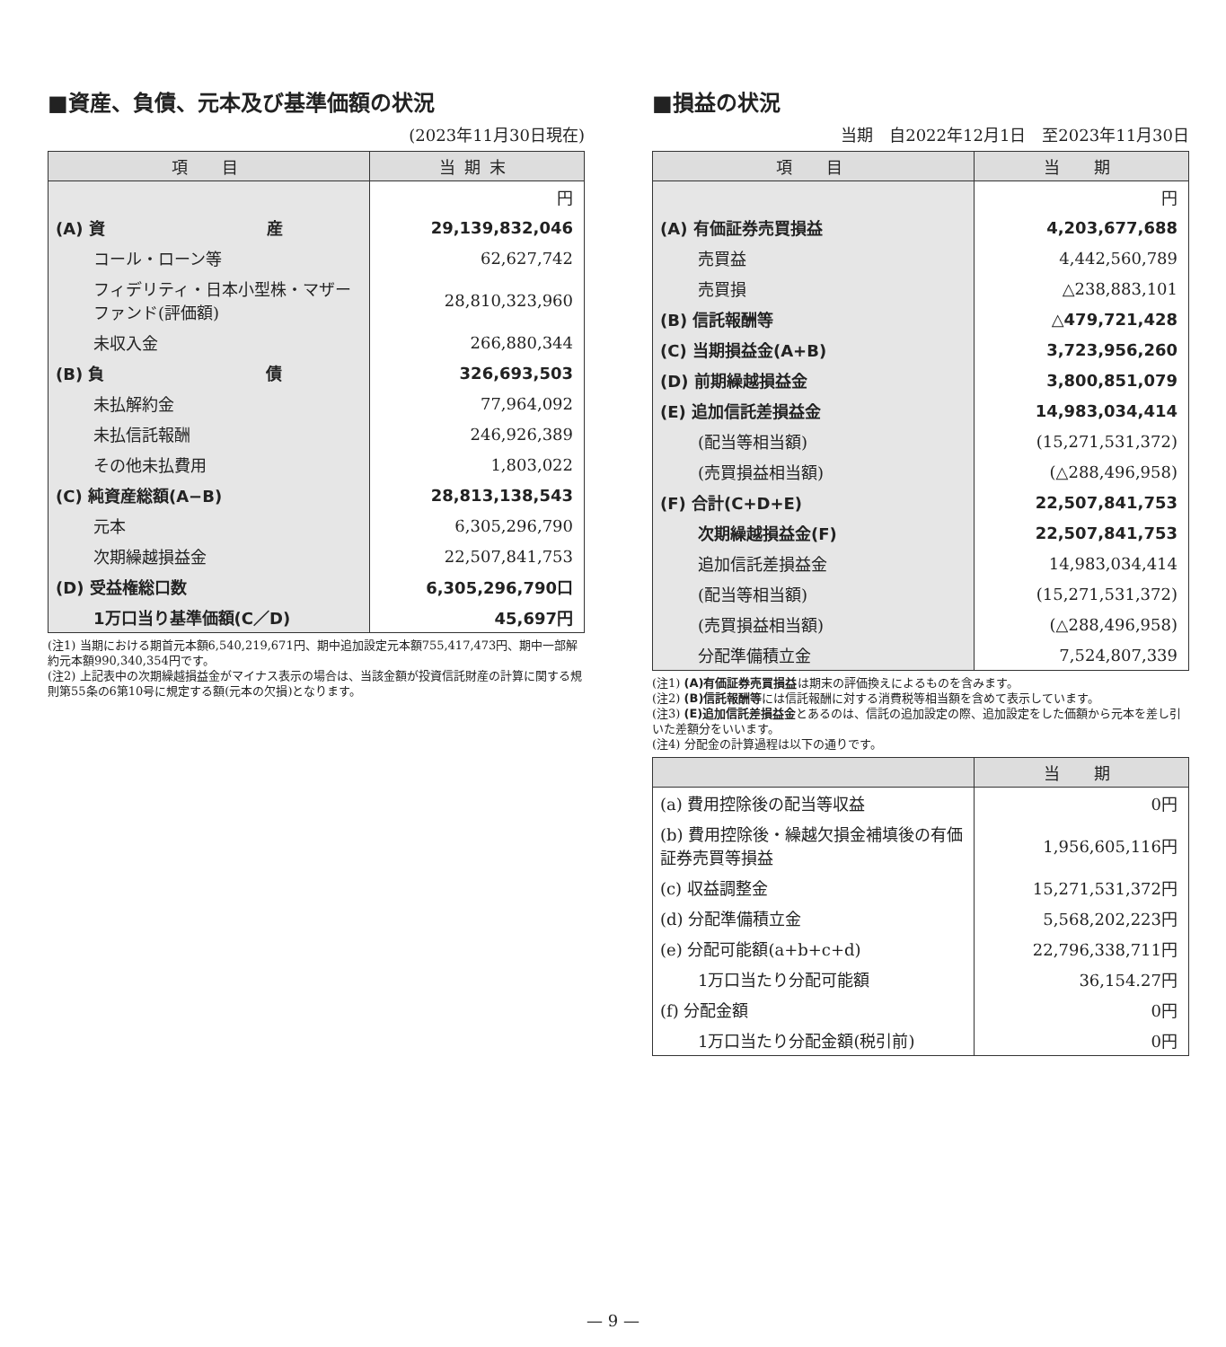■資産、負債、元本及び基準価額の状況
(2023年11月30日現在)
| 項 目 | 当期末 |
| --- | --- |
| | 円 |
| (A) 資 産 | 29,139,832,046 |
| コール・ローン等 | 62,627,742 |
| フィデリティ・日本小型株・マザーファンド(評価額) | 28,810,323,960 |
| 未収入金 | 266,880,344 |
| (B) 負 債 | 326,693,503 |
| 未払解約金 | 77,964,092 |
| 未払信託報酬 | 246,926,389 |
| その他未払費用 | 1,803,022 |
| (C) 純資産総額(A−B) | 28,813,138,543 |
| 元本 | 6,305,296,790 |
| 次期繰越損益金 | 22,507,841,753 |
| (D) 受益権総口数 | 6,305,296,790口 |
| 1万口当り基準価額(C／D) | 45,697円 |
(注1) 当期における期首元本額6,540,219,671円、期中追加設定元本額755,417,473円、期中一部解約元本額990,340,354円です。
(注2) 上記表中の次期繰越損益金がマイナス表示の場合は、当該金額が投資信託財産の計算に関する規則第55条の6第10号に規定する額(元本の欠損)となります。
■損益の状況
当期　自2022年12月1日　至2023年11月30日
| 項 目 | 当 期 |
| --- | --- |
| | 円 |
| (A) 有価証券売買損益 | 4,203,677,688 |
| 売買益 | 4,442,560,789 |
| 売買損 | △238,883,101 |
| (B) 信託報酬等 | △479,721,428 |
| (C) 当期損益金(A+B) | 3,723,956,260 |
| (D) 前期繰越損益金 | 3,800,851,079 |
| (E) 追加信託差損益金 | 14,983,034,414 |
| (配当等相当額) | (15,271,531,372) |
| (売買損益相当額) | (△288,496,958) |
| (F) 合計(C+D+E) | 22,507,841,753 |
| 次期繰越損益金(F) | 22,507,841,753 |
| 追加信託差損益金 | 14,983,034,414 |
| (配当等相当額) | (15,271,531,372) |
| (売買損益相当額) | (△288,496,958) |
| 分配準備積立金 | 7,524,807,339 |
(注1) (A)有価証券売買損益は期末の評価換えによるものを含みます。
(注2) (B)信託報酬等には信託報酬に対する消費税等相当額を含めて表示しています。
(注3) (E)追加信託差損益金とあるのは、信託の追加設定の際、追加設定をした価額から元本を差し引いた差額分をいいます。
(注4) 分配金の計算過程は以下の通りです。
| | 当 期 |
| --- | --- |
| (a) 費用控除後の配当等収益 | 0円 |
| (b) 費用控除後・繰越欠損金補填後の有価証券売買等損益 | 1,956,605,116円 |
| (c) 収益調整金 | 15,271,531,372円 |
| (d) 分配準備積立金 | 5,568,202,223円 |
| (e) 分配可能額(a+b+c+d) | 22,796,338,711円 |
| 1万口当たり分配可能額 | 36,154.27円 |
| (f) 分配金額 | 0円 |
| 1万口当たり分配金額(税引前) | 0円 |
— 9 —